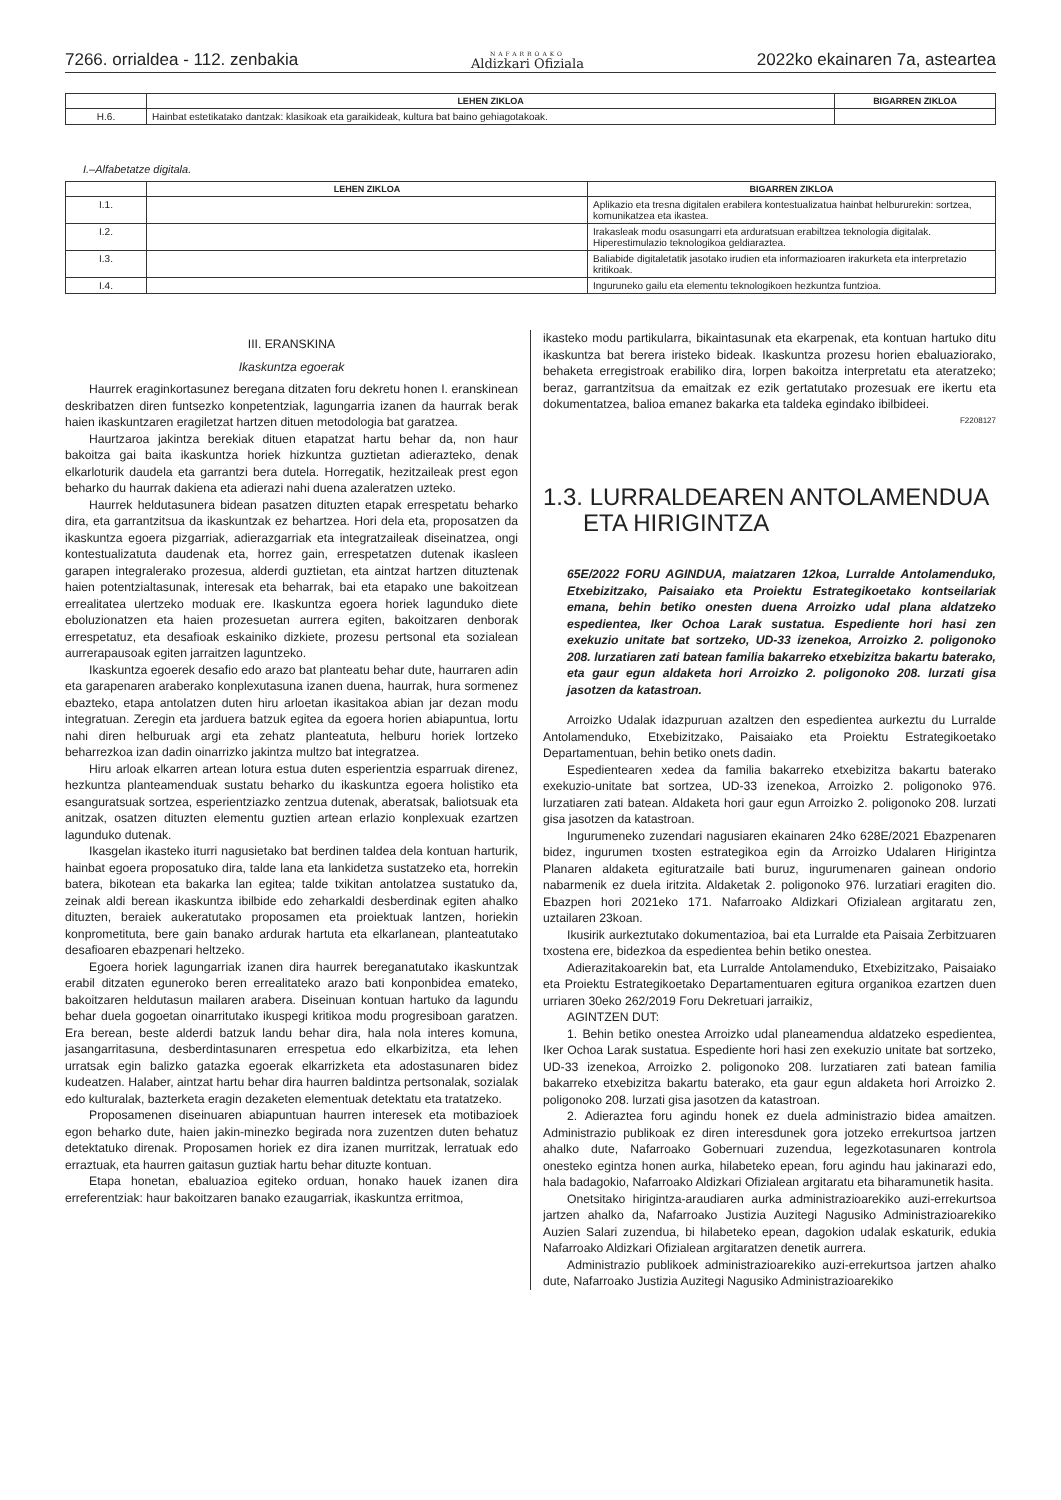7266. orrialdea - 112. zenbakia NAFARROAKO
Aldizkari Ofiziala 2022ko ekainaren 7a, asteartea
| | LEHEN ZIKLOA | BIGARREN ZIKLOA |
| --- | --- | --- |
| H.6. | Hainbat estetikatako dantzak: klasikoak eta garaikideak, kultura bat baino gehiagotakoak. | |
I.–Alfabetatze digitala.
| | LEHEN ZIKLOA | BIGARREN ZIKLOA |
| --- | --- | --- |
| I.1. | | Aplikazio eta tresna digitalen erabilera kontestualizatua hainbat helbururekin: sortzea, komunikatzea eta ikastea. |
| I.2. | | Irakasleak modu osasungarri eta arduratsuan erabiltzea teknologia digitalak. Hiperestimulazio teknologikoa geldiaraztea. |
| I.3. | | Baliabide digitaletatik jasotako irudien eta informazioaren irakurketa eta interpretazio kritikoak. |
| I.4. | | Inguruneko gailu eta elementu teknologikoen hezkuntza funtzioa. |
III. ERANSKINA
Ikaskuntza egoerak
Haurrek eraginkortasunez beregana ditzaten foru dekretu honen I. eranskinean deskribatzen diren funtsezko konpetentziak, lagungarria izanen da haurrak berak haien ikaskuntzaren eragiletzat hartzen dituen metodologia bat garatzea.
Haurtzaroa jakintza berekiak dituen etapatzat hartu behar da, non haur bakoitza gai baita ikaskuntza horiek hizkuntza guztietan adierazteko, denak elkarloturik daudela eta garrantzi bera dutela. Horregatik, hezitzaileak prest egon beharko du haurrak dakiena eta adierazi nahi duena azaleratzen uzteko.
Haurrek heldutasunera bidean pasatzen dituzten etapak errespetatu beharko dira, eta garrantzitsua da ikaskuntzak ez behartzea. Hori dela eta, proposatzen da ikaskuntza egoera pizgarriak, adierazgarriak eta integratzaileak diseinatzea, ongi kontestualizatuta daudenak eta, horrez gain, errespetatzen dutenak ikasleen garapen integralerako prozesua, alderdi guztietan, eta aintzat hartzen dituztenak haien potentzialtasunak, interesak eta beharrak, bai eta etapako une bakoitzean errealitatea ulertzeko moduak ere. Ikaskuntza egoera horiek lagunduko diete eboluzionatzen eta haien prozesuetan aurrera egiten, bakoitzaren denborak errespetatuz, eta desafioak eskainiko dizkiete, prozesu pertsonal eta sozialean aurrerapausoak egiten jarraitzen laguntzeko.
Ikaskuntza egoerek desafio edo arazo bat planteatu behar dute, haurraren adin eta garapenaren araberako konplexutasuna izanen duena, haurrak, hura sormenez ebazteko, etapa antolatzen duten hiru arloetan ikasitakoa abian jar dezan modu integratuan. Zeregin eta jarduera batzuk egitea da egoera horien abiapuntua, lortu nahi diren helburuak argi eta zehatz planteatuta, helburu horiek lortzeko beharrezkoa izan dadin oinarrizko jakintza multzo bat integratzea.
Hiru arloak elkarren artean lotura estua duten esperientzia esparruak direnez, hezkuntza planteamenduak sustatu beharko du ikaskuntza egoera holistiko eta esanguratsuak sortzea, esperientziazko zentzua dutenak, aberatsak, baliotsuak eta anitzak, osatzen dituzten elementu guztien artean erlazio konplexuak ezartzen lagunduko dutenak.
Ikasgelan ikasteko iturri nagusietako bat berdinen taldea dela kontuan harturik, hainbat egoera proposatuko dira, talde lana eta lankidetza sustatzeko eta, horrekin batera, bikotean eta bakarka lan egitea; talde txikitan antolatzea sustatuko da, zeinak aldi berean ikaskuntza ibilbide edo zeharkaldi desberdinak egiten ahalko dituzten, beraiek aukeratutako proposamen eta proiektuak lantzen, horiekin konprometituta, bere gain banako ardurak hartuta eta elkarlanean, planteatutako desafioaren ebazpenari heltzeko.
Egoera horiek lagungarriak izanen dira haurrek bereganatutako ikaskuntzak erabil ditzaten eguneroko beren errealitateko arazo bati konponbidea emateko, bakoitzaren heldutasun mailaren arabera. Diseinuan kontuan hartuko da lagundu behar duela gogoetan oinarritutako ikuspegi kritikoa modu progresiboan garatzen. Era berean, beste alderdi batzuk landu behar dira, hala nola interes komuna, jasangarritasuna, desberdintasunaren errespetua edo elkarbizitza, eta lehen urratsak egin balizko gatazka egoerak elkarrizketa eta adostasunaren bidez kudeatzen. Halaber, aintzat hartu behar dira haurren baldintza pertsonalak, sozialak edo kulturalak, bazterketa eragin dezaketen elementuak detektatu eta tratatzeko.
Proposamenen diseinuaren abiapuntuan haurren interesek eta motibazioek egon beharko dute, haien jakin-minezko begirada nora zuzentzen duten behatuz detektatuko direnak. Proposamen horiek ez dira izanen murritzak, lerratuak edo erraztuak, eta haurren gaitasun guztiak hartu behar dituzte kontuan.
Etapa honetan, ebaluazioa egiteko orduan, honako hauek izanen dira erreferentziak: haur bakoitzaren banako ezaugarriak, ikaskuntza erritmoa,
ikasteko modu partikularra, bikaintasunak eta ekarpenak, eta kontuan hartuko ditu ikaskuntza bat berera iristeko bideak. Ikaskuntza prozesu horien ebaluaziorako, behaketa erregistroak erabiliko dira, lorpen bakoitza interpretatu eta ateratzeko; beraz, garrantzitsua da emaitzak ez ezik gertatutako prozesuak ere ikertu eta dokumentatzea, balioa emanez bakarka eta taldeka egindako ibilbideei.
F2208127
1.3. LURRALDEAREN ANTOLAMENDUA
ETA HIRIGINTZA
65E/2022 FORU AGINDUA, maiatzaren 12koa, Lurralde Antolamenduko, Etxebizitzako, Paisaiako eta Proiektu Estrategikoetako kontseilariak emana, behin betiko onesten duena Arroizko udal plana aldatzeko espedientea, Iker Ochoa Larak sustatua. Espediente hori hasi zen exekuzio unitate bat sortzeko, UD-33 izenekoa, Arroizko 2. poligonoko 208. lurzatiaren zati batean familia bakarreko etxebizitza bakartu baterako, eta gaur egun aldaketa hori Arroizko 2. poligonoko 208. lurzati gisa jasotzen da katastroan.
Arroizko Udalak idazpuruan azaltzen den espedientea aurkeztu du Lurralde Antolamenduko, Etxebizitzako, Paisaiako eta Proiektu Estrategikoetako Departamentuan, behin betiko onets dadin.
Espedientearen xedea da familia bakarreko etxebizitza bakartu baterako exekuzio-unitate bat sortzea, UD-33 izenekoa, Arroizko 2. poligonoko 976. lurzatiaren zati batean. Aldaketa hori gaur egun Arroizko 2. poligonoko 208. lurzati gisa jasotzen da katastroan.
Ingurumeneko zuzendari nagusiaren ekainaren 24ko 628E/2021 Ebazpenaren bidez, ingurumen txosten estrategikoa egin da Arroizko Udalaren Hirigintza Planaren aldaketa egituratzaile bati buruz, ingurumenaren gainean ondorio nabarmenik ez duela iritzita. Aldaketak 2. poligonoko 976. lurzatiari eragiten dio. Ebazpen hori 2021eko 171. Nafarroako Aldizkari Ofizialean argitaratu zen, uztailaren 23koan.
Ikusirik aurkeztutako dokumentazioa, bai eta Lurralde eta Paisaia Zerbitzuaren txostena ere, bidezkoa da espedientea behin betiko onestea.
Adierazitakoarekin bat, eta Lurralde Antolamenduko, Etxebizitzako, Paisaiako eta Proiektu Estrategikoetako Departamentuaren egitura organikoa ezartzen duen urriaren 30eko 262/2019 Foru Dekretuari jarraikiz,
AGINTZEN DUT:
1. Behin betiko onestea Arroizko udal planeamendua aldatzeko espedientea, Iker Ochoa Larak sustatua. Espediente hori hasi zen exekuzio unitate bat sortzeko, UD-33 izenekoa, Arroizko 2. poligonoko 208. lurzatiaren zati batean familia bakarreko etxebizitza bakartu baterako, eta gaur egun aldaketa hori Arroizko 2. poligonoko 208. lurzati gisa jasotzen da katastroan.
2. Adieraztea foru agindu honek ez duela administrazio bidea amaitzen. Administrazio publikoak ez diren interesdunek gora jotzeko errekurtsoa jartzen ahalko dute, Nafarroako Gobernuari zuzendua, legezkotasunaren kontrola onesteko egintza honen aurka, hilabeteko epean, foru agindu hau jakinarazi edo, hala badagokio, Nafarroako Aldizkari Ofizialean argitaratu eta biharamunetik hasita.
Onetsitako hirigintza-araudiaren aurka administrazioarekiko auzi-errekurtsoa jartzen ahalko da, Nafarroako Justizia Auzitegi Nagusiko Administrazioarekiko Auzien Salari zuzendua, bi hilabeteko epean, dagokion udalak eskaturik, edukia Nafarroako Aldizkari Ofizialean argitaratzen denetik aurrera.
Administrazio publikoek administrazioarekiko auzi-errekurtsoa jartzen ahalko dute, Nafarroako Justizia Auzitegi Nagusiko Administrazioarekiko